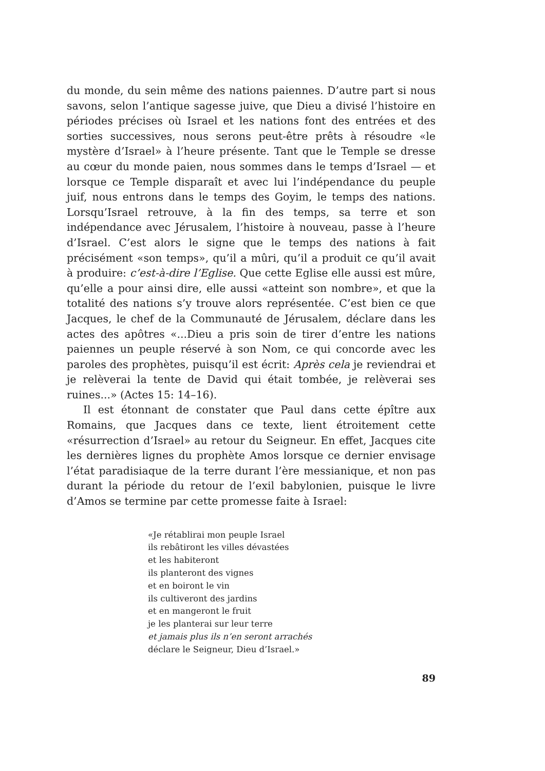du monde, du sein même des nations paiennes. D’autre part si nous savons, selon l’antique sagesse juive, que Dieu a divisé l’histoire en périodes précises où Israel et les nations font des entrées et des sorties successives, nous serons peut-être prêts à résoudre «le mystère d’Israel» à l’heure présente. Tant que le Temple se dresse au cœur du monde paien, nous sommes dans le temps d’Israel — et lorsque ce Temple disparaît et avec lui l’indépendance du peuple juif, nous entrons dans le temps des Goyim, le temps des nations. Lorsqu’Israel retrouve, à la fin des temps, sa terre et son indépendance avec Jérusalem, l’histoire à nouveau, passe à l’heure d’Israel. C’est alors le signe que le temps des nations à fait précisément «son temps», qu’il a mûri, qu’il a produit ce qu’il avait à produire: c’est-à-dire l’Eglise. Que cette Eglise elle aussi est mûre, qu’elle a pour ainsi dire, elle aussi «atteint son nombre», et que la totalité des nations s’y trouve alors représentée. C’est bien ce que Jacques, le chef de la Communauté de Jérusalem, déclare dans les actes des apôtres «...Dieu a pris soin de tirer d’entre les nations paiennes un peuple réservé à son Nom, ce qui concorde avec les paroles des prophètes, puisqu’il est écrit: Après cela je reviendrai et je relèverai la tente de David qui était tombée, je relèverai ses ruines...» (Actes 15: 14–16).
Il est étonnant de constater que Paul dans cette épître aux Romains, que Jacques dans ce texte, lient étroitement cette «résurrection d’Israel» au retour du Seigneur. En effet, Jacques cite les dernières lignes du prophète Amos lorsque ce dernier envisage l’état paradisiaque de la terre durant l’ère messianique, et non pas durant la période du retour de l’exil babylonien, puisque le livre d’Amos se termine par cette promesse faite à Israel:
«Je rétablirai mon peuple Israel
ils rebâtiront les villes dévastées
et les habiteront
ils planteront des vignes
et en boiront le vin
ils cultiveront des jardins
et en mangeront le fruit
je les planterai sur leur terre
et jamais plus ils n’en seront arrachés
déclare le Seigneur, Dieu d’Israel.»
89